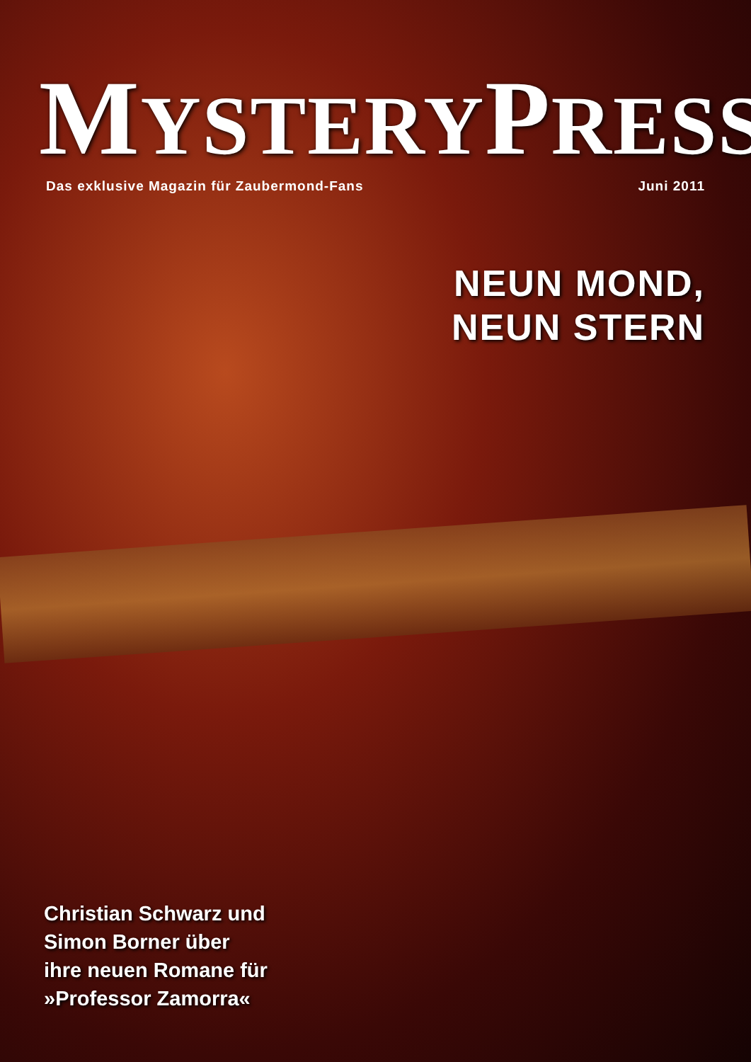MYSTERYPRESS
Das exklusive Magazin für Zaubermond-Fans Juni 2011
NEUN MOND,
NEUN STERN
Christian Schwarz und
Simon Borner über
ihre neuen Romane für
»Professor Zamorra«